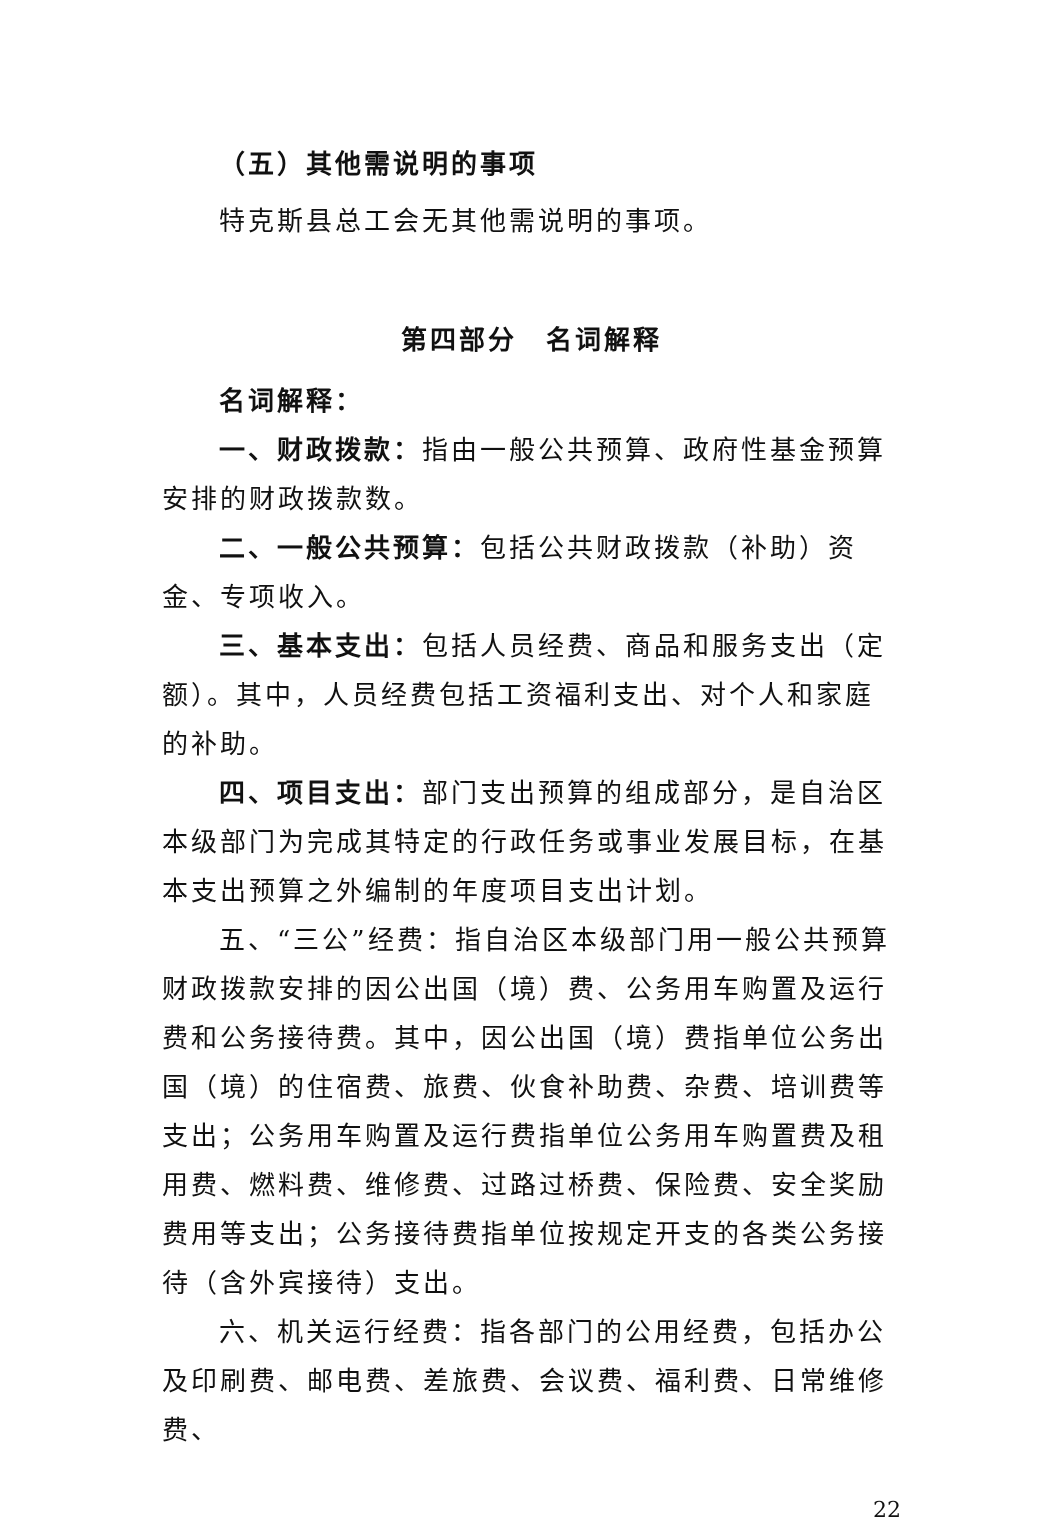（五）其他需说明的事项
特克斯县总工会无其他需说明的事项。
第四部分　名词解释
名词解释：
一、财政拨款：指由一般公共预算、政府性基金预算安排的财政拨款数。
二、一般公共预算：包括公共财政拨款（补助）资金、专项收入。
三、基本支出：包括人员经费、商品和服务支出（定额）。其中，人员经费包括工资福利支出、对个人和家庭的补助。
四、项目支出：部门支出预算的组成部分，是自治区本级部门为完成其特定的行政任务或事业发展目标，在基本支出预算之外编制的年度项目支出计划。
五、“三公”经费：指自治区本级部门用一般公共预算财政拨款安排的因公出国（境）费、公务用车购置及运行费和公务接待费。其中，因公出国（境）费指单位公务出国（境）的住宿费、旅费、伙食补助费、杂费、培训费等支出；公务用车购置及运行费指单位公务用车购置费及租用费、燃料费、维修费、过路过桥费、保险费、安全奖励费用等支出；公务接待费指单位按规定开支的各类公务接待（含外宾接待）支出。
六、机关运行经费：指各部门的公用经费，包括办公及印刷费、邮电费、差旅费、会议费、福利费、日常维修费、
22